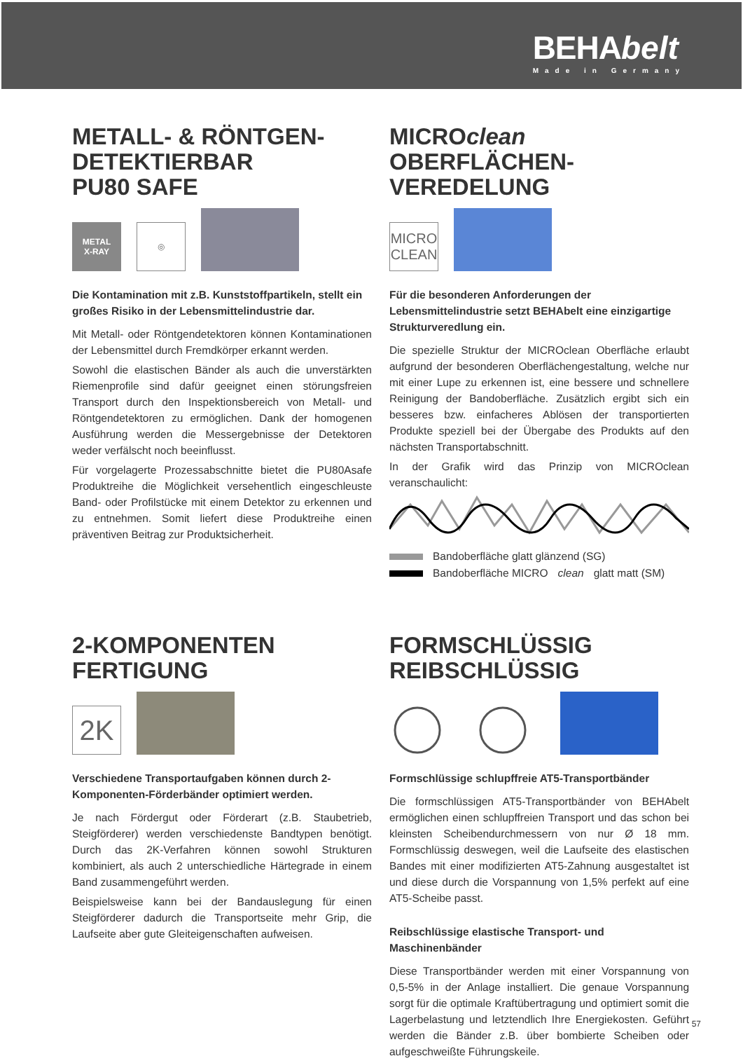BEHA belt
Made in Germany
METALL- & RÖNTGEN-
DETEKTIERBAR
PU80 SAFE
METAL
X-RAY
◎
Die Kontamination mit z.B. Kunststoffpartikeln, stellt ein großes Risiko in der Lebensmittelindustrie dar.
Mit Metall- oder Röntgendetektoren können Kontaminationen der Lebensmittel durch Fremdkörper erkannt werden.
Sowohl die elastischen Bänder als auch die unverstärkten Riemenprofile sind dafür geeignet einen störungsfreien Transport durch den Inspektionsbereich von Metall- und Röntgendetektoren zu ermöglichen. Dank der homogenen Ausführung werden die Messergebnisse der Detektoren weder verfälscht noch beeinflusst.
Für vorgelagerte Prozessabschnitte bietet die PU80Asafe Produktreihe die Möglichkeit versehentlich eingeschleuste Band- oder Profilstücke mit einem Detektor zu erkennen und zu entnehmen. Somit liefert diese Produktreihe einen präventiven Beitrag zur Produktsicherheit.
MICROclean
OBERFLÄCHEN-
VEREDELUNG
MICRO
CLEAN
Für die besonderen Anforderungen der Lebensmittelindustrie setzt BEHAbelt eine einzigartige Strukturveredlung ein.
Die spezielle Struktur der MICROclean Oberfläche erlaubt aufgrund der besonderen Oberflächengestaltung, welche nur mit einer Lupe zu erkennen ist, eine bessere und schnellere Reinigung der Bandoberfläche. Zusätzlich ergibt sich ein besseres bzw. einfacheres Ablösen der transportierten Produkte speziell bei der Übergabe des Produkts auf den nächsten Transportabschnitt.
In der Grafik wird das Prinzip von MICROclean veranschaulicht:
Bandoberfläche glatt glänzend (SG)
Bandoberfläche MICRO clean glatt matt (SM)
2-KOMPONENTEN
FERTIGUNG
2K
Verschiedene Transportaufgaben können durch 2-Komponenten-Förderbänder optimiert werden.
Je nach Fördergut oder Förderart (z.B. Staubetrieb, Steigförderer) werden verschiedenste Bandtypen benötigt. Durch das 2K-Verfahren können sowohl Strukturen kombiniert, als auch 2 unterschiedliche Härtegrade in einem Band zusammengeführt werden.
Beispielsweise kann bei der Bandauslegung für einen Steigförderer dadurch die Transportseite mehr Grip, die Laufseite aber gute Gleiteigenschaften aufweisen.
FORMSCHLÜSSIG
REIBSCHLÜSSIG
Formschlüssige schlupffreie AT5-Transportbänder
Die formschlüssigen AT5-Transportbänder von BEHAbelt ermöglichen einen schlupffreien Transport und das schon bei kleinsten Scheibendurchmessern von nur Ø 18 mm. Formschlüssig deswegen, weil die Laufseite des elastischen Bandes mit einer modifizierten AT5-Zahnung ausgestaltet ist und diese durch die Vorspannung von 1,5% perfekt auf eine AT5-Scheibe passt.
Reibschlüssige elastische Transport- und Maschinenbänder
Diese Transportbänder werden mit einer Vorspannung von 0,5-5% in der Anlage installiert. Die genaue Vorspannung sorgt für die optimale Kraftübertragung und optimiert somit die Lagerbelastung und letztendlich Ihre Energiekosten. Geführt werden die Bänder z.B. über bombierte Scheiben oder aufgeschweißte Führungskeile.
57